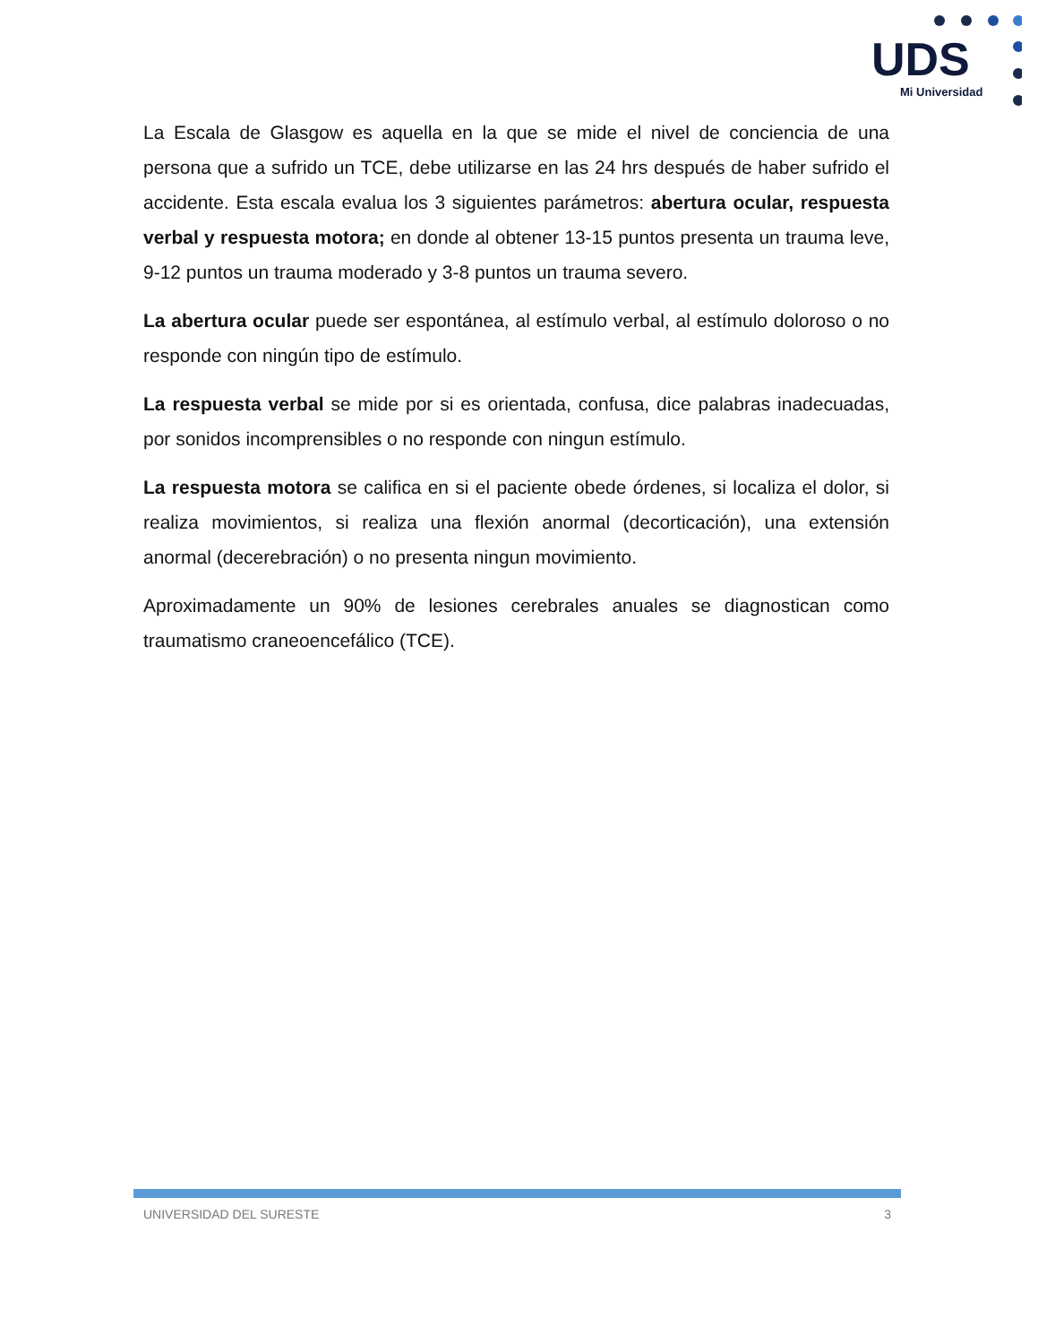UDS
Mi Universidad
La Escala de Glasgow es aquella en la que se mide el nivel de conciencia de una persona que a sufrido un TCE, debe utilizarse en las 24 hrs después de haber sufrido el accidente. Esta escala evalua los 3 siguientes parámetros: abertura ocular, respuesta verbal y respuesta motora; en donde al obtener 13-15 puntos presenta un trauma leve, 9-12 puntos un trauma moderado y 3-8 puntos un trauma severo.
La abertura ocular puede ser espontánea, al estímulo verbal, al estímulo doloroso o no responde con ningún tipo de estímulo.
La respuesta verbal se mide por si es orientada, confusa, dice palabras inadecuadas, por sonidos incomprensibles o no responde con ningun estímulo.
La respuesta motora se califica en si el paciente obede órdenes, si localiza el dolor, si realiza movimientos, si realiza una flexión anormal (decorticación), una extensión anormal (decerebración) o no presenta ningun movimiento.
Aproximadamente un 90% de lesiones cerebrales anuales se diagnostican como traumatismo craneoencefálico (TCE).
UNIVERSIDAD DEL SURESTE 3